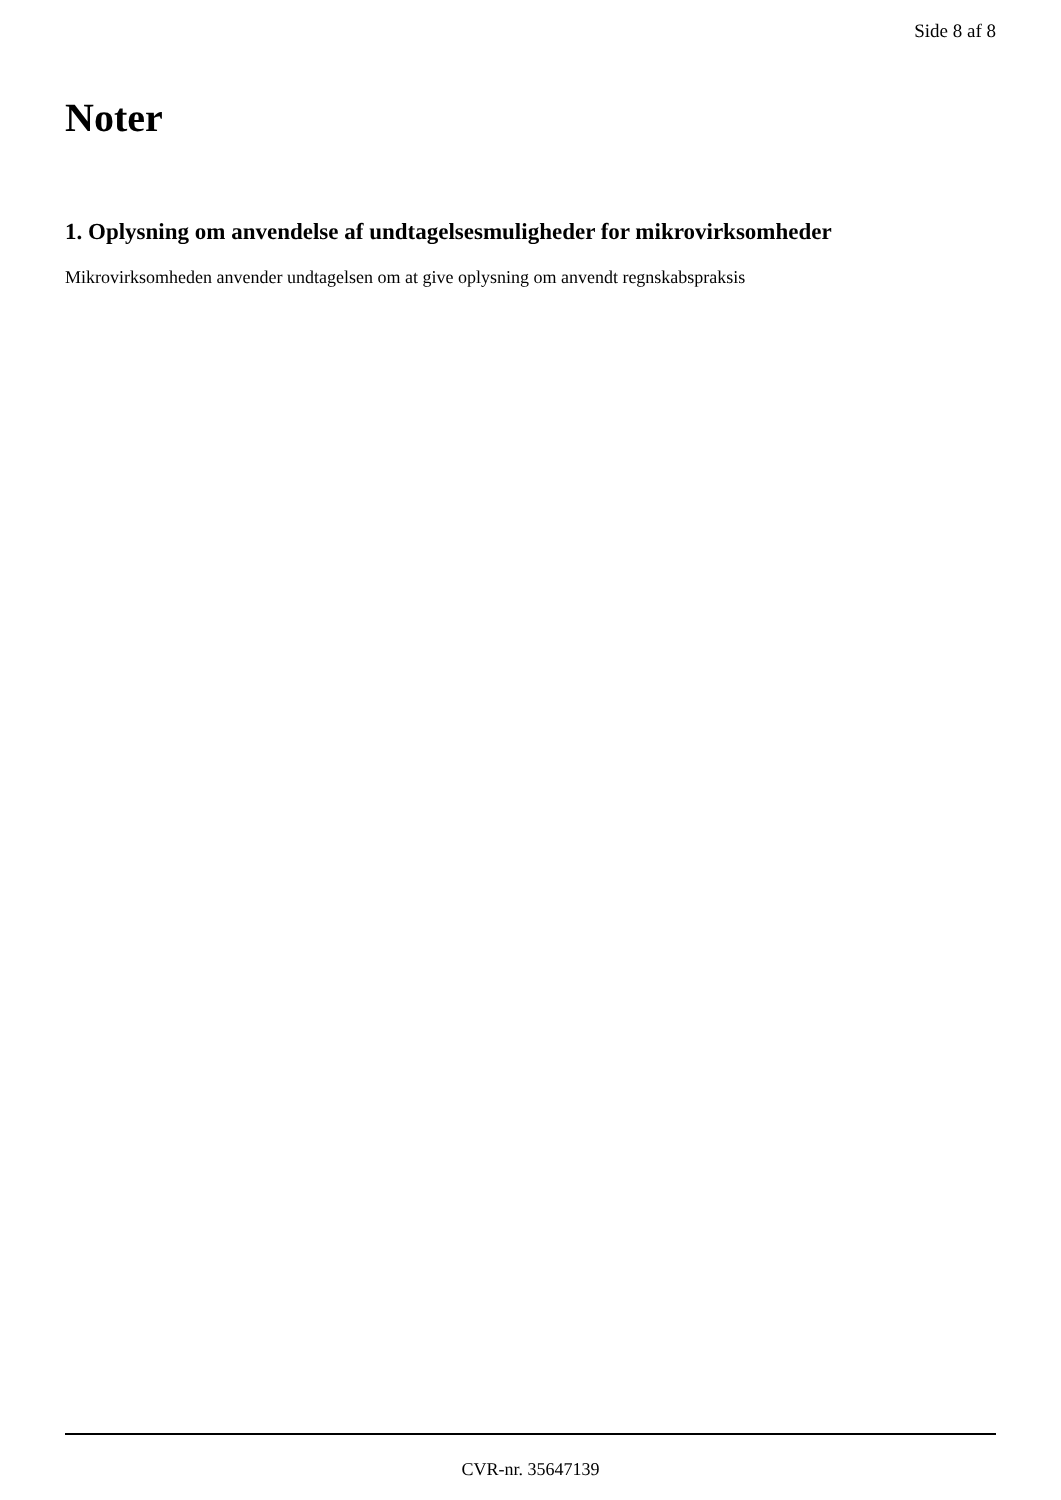Side 8 af 8
Noter
1. Oplysning om anvendelse af undtagelsesmuligheder for mikrovirksomheder
Mikrovirksomheden anvender undtagelsen om at give oplysning om anvendt regnskabspraksis
CVR-nr. 35647139